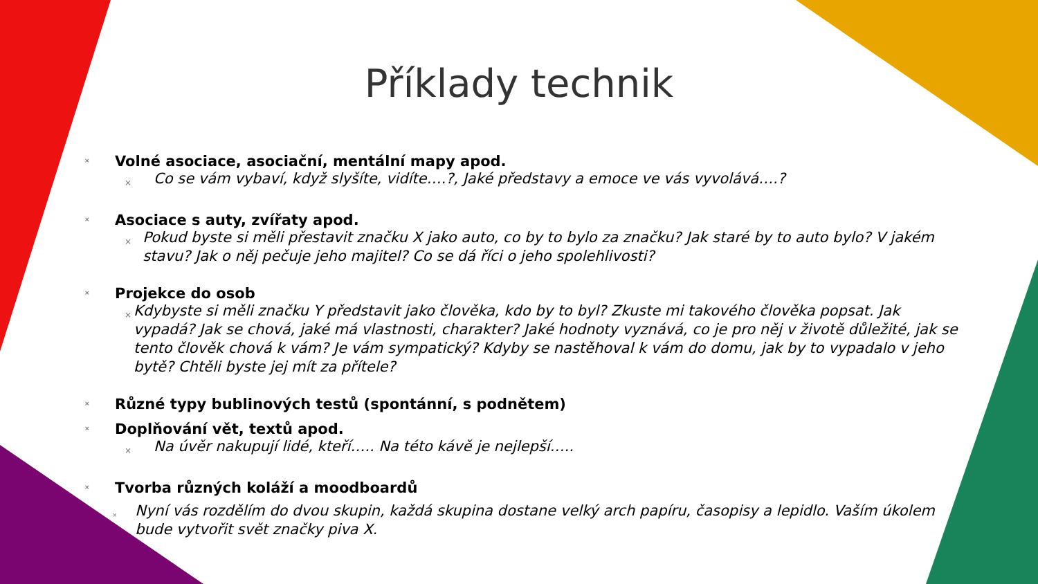Příklady technik
× Volné asociace, asociační, mentální mapy apod.
× Co se vám vybaví, když slyšíte, vidíte….?, Jaké představy a emoce ve vás vyvolává….?
× Asociace s auty, zvířaty apod.
× Pokud byste si měli přestavit značku X jako auto, co by to bylo za značku? Jak staré by to auto bylo? V jakém stavu? Jak o něj pečuje jeho majitel? Co se dá říci o jeho spolehlivosti?
× Projekce do osob
× Kdybyste si měli značku Y představit jako člověka, kdo by to byl? Zkuste mi takového člověka popsat. Jak vypadá? Jak se chová, jaké má vlastnosti, charakter? Jaké hodnoty vyznává, co je pro něj v životě důležité, jak se tento člověk chová k vám? Je vám sympatický? Kdyby se nastěhoval k vám do domu, jak by to vypadalo v jeho bytě? Chtěli byste jej mít za přítele?
× Různé typy bublinových testů (spontánní, s podnětem)
× Doplňování vět, textů apod.
× Na úvěr nakupují lidé, kteří….. Na této kávě je nejlepší…..
× Tvorba různých koláží a moodboardů
× Nyní vás rozdělím do dvou skupin, každá skupina dostane velký arch papíru, časopisy a lepidlo. Vaším úkolem bude vytvořit svět značky piva X.